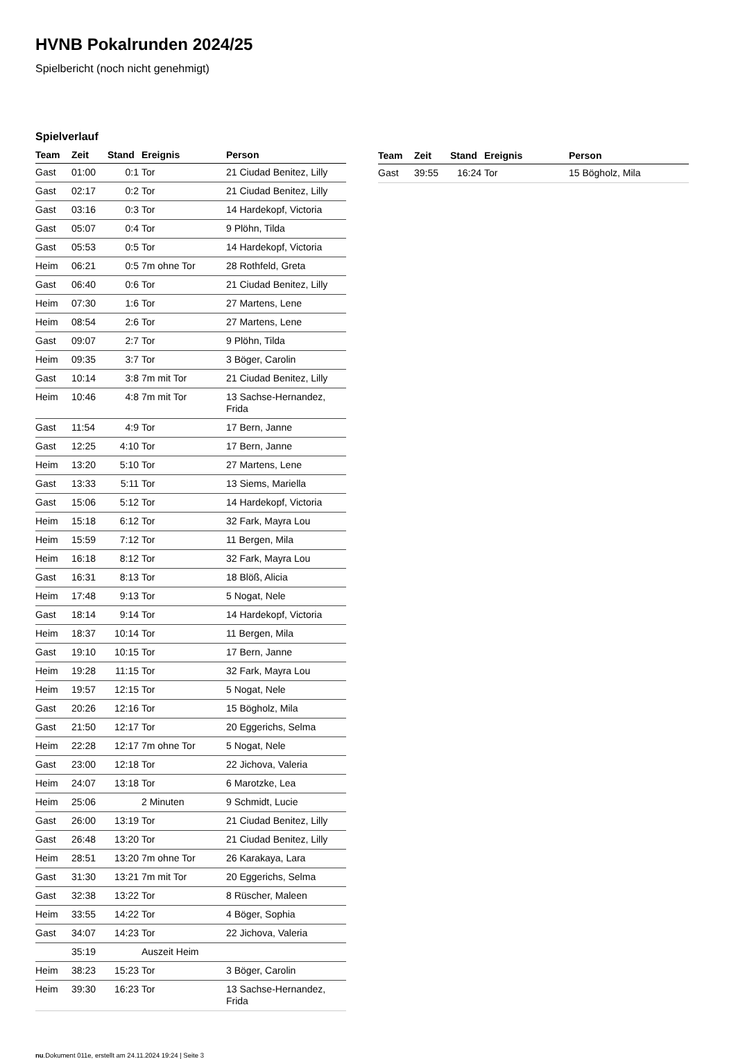HVNB Pokalrunden 2024/25
Spielbericht (noch nicht genehmigt)
Spielverlauf
| Team | Zeit | Stand | Ereignis | Person |
| --- | --- | --- | --- | --- |
| Gast | 01:00 | 0:1 | Tor | 21 Ciudad Benitez, Lilly |
| Gast | 02:17 | 0:2 | Tor | 21 Ciudad Benitez, Lilly |
| Gast | 03:16 | 0:3 | Tor | 14 Hardekopf, Victoria |
| Gast | 05:07 | 0:4 | Tor | 9 Plöhn, Tilda |
| Gast | 05:53 | 0:5 | Tor | 14 Hardekopf, Victoria |
| Heim | 06:21 | 0:5 | 7m ohne Tor | 28 Rothfeld, Greta |
| Gast | 06:40 | 0:6 | Tor | 21 Ciudad Benitez, Lilly |
| Heim | 07:30 | 1:6 | Tor | 27 Martens, Lene |
| Heim | 08:54 | 2:6 | Tor | 27 Martens, Lene |
| Gast | 09:07 | 2:7 | Tor | 9 Plöhn, Tilda |
| Heim | 09:35 | 3:7 | Tor | 3 Böger, Carolin |
| Gast | 10:14 | 3:8 | 7m mit Tor | 21 Ciudad Benitez, Lilly |
| Heim | 10:46 | 4:8 | 7m mit Tor | 13 Sachse-Hernandez, Frida |
| Gast | 11:54 | 4:9 | Tor | 17 Bern, Janne |
| Gast | 12:25 | 4:10 | Tor | 17 Bern, Janne |
| Heim | 13:20 | 5:10 | Tor | 27 Martens, Lene |
| Gast | 13:33 | 5:11 | Tor | 13 Siems, Mariella |
| Gast | 15:06 | 5:12 | Tor | 14 Hardekopf, Victoria |
| Heim | 15:18 | 6:12 | Tor | 32 Fark, Mayra Lou |
| Heim | 15:59 | 7:12 | Tor | 11 Bergen, Mila |
| Heim | 16:18 | 8:12 | Tor | 32 Fark, Mayra Lou |
| Gast | 16:31 | 8:13 | Tor | 18 Blöß, Alicia |
| Heim | 17:48 | 9:13 | Tor | 5 Nogat, Nele |
| Gast | 18:14 | 9:14 | Tor | 14 Hardekopf, Victoria |
| Heim | 18:37 | 10:14 | Tor | 11 Bergen, Mila |
| Gast | 19:10 | 10:15 | Tor | 17 Bern, Janne |
| Heim | 19:28 | 11:15 | Tor | 32 Fark, Mayra Lou |
| Heim | 19:57 | 12:15 | Tor | 5 Nogat, Nele |
| Gast | 20:26 | 12:16 | Tor | 15 Bögholz, Mila |
| Gast | 21:50 | 12:17 | Tor | 20 Eggerichs, Selma |
| Heim | 22:28 | 12:17 | 7m ohne Tor | 5 Nogat, Nele |
| Gast | 23:00 | 12:18 | Tor | 22 Jichova, Valeria |
| Heim | 24:07 | 13:18 | Tor | 6 Marotzke, Lea |
| Heim | 25:06 | | 2 Minuten | 9 Schmidt, Lucie |
| Gast | 26:00 | 13:19 | Tor | 21 Ciudad Benitez, Lilly |
| Gast | 26:48 | 13:20 | Tor | 21 Ciudad Benitez, Lilly |
| Heim | 28:51 | 13:20 | 7m ohne Tor | 26 Karakaya, Lara |
| Gast | 31:30 | 13:21 | 7m mit Tor | 20 Eggerichs, Selma |
| Gast | 32:38 | 13:22 | Tor | 8 Rüscher, Maleen |
| Heim | 33:55 | 14:22 | Tor | 4 Böger, Sophia |
| Gast | 34:07 | 14:23 | Tor | 22 Jichova, Valeria |
| | 35:19 | | Auszeit Heim | |
| Heim | 38:23 | 15:23 | Tor | 3 Böger, Carolin |
| Heim | 39:30 | 16:23 | Tor | 13 Sachse-Hernandez, Frida |
| Team | Zeit | Stand | Ereignis | Person |
| --- | --- | --- | --- | --- |
| Gast | 39:55 | 16:24 | Tor | 15 Bögholz, Mila |
nu.Dokument 011e, erstellt am 24.11.2024 19:24 | Seite 3